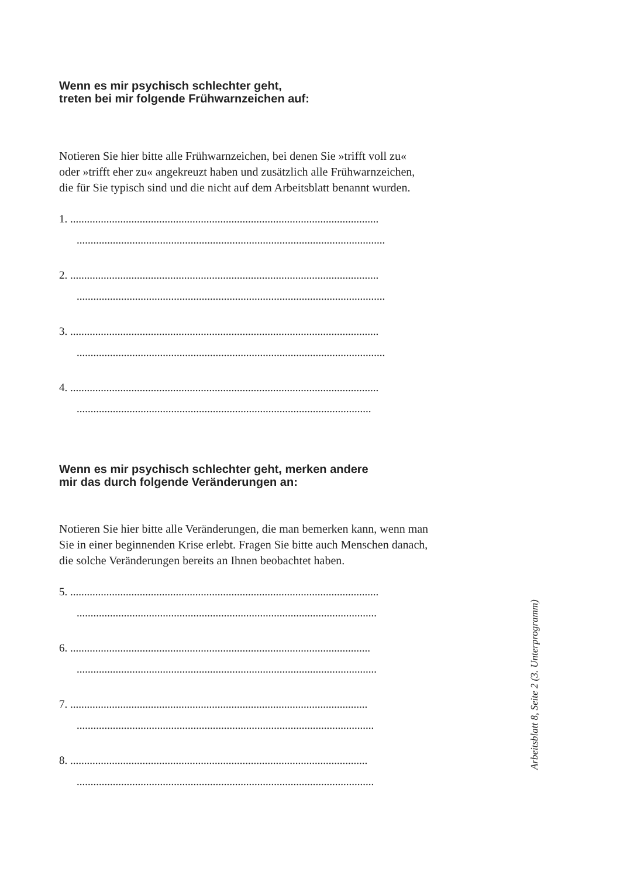Wenn es mir psychisch schlechter geht,
treten bei mir folgende Frühwarnzeichen auf:
Notieren Sie hier bitte alle Frühwarnzeichen, bei denen Sie »trifft voll zu«
oder »trifft eher zu« angekreuzt haben und zusätzlich alle Frühwarnzeichen,
die für Sie typisch sind und die nicht auf dem Arbeitsblatt benannt wurden.
1. ...............................................................................................................
...............................................................................................................
2. ...............................................................................................................
...............................................................................................................
3. ...............................................................................................................
...............................................................................................................
4. ...............................................................................................................
..........................................................................................................
Wenn es mir psychisch schlechter geht, merken andere
mir das durch folgende Veränderungen an:
Notieren Sie hier bitte alle Veränderungen, die man bemerken kann, wenn man
Sie in einer beginnenden Krise erlebt. Fragen Sie bitte auch Menschen danach,
die solche Veränderungen bereits an Ihnen beobachtet haben.
5. ...............................................................................................................
............................................................................................................
6. ............................................................................................................
............................................................................................................
7. ...........................................................................................................
...........................................................................................................
8. ...........................................................................................................
...........................................................................................................
Arbeitsblatt 8, Seite 2 (3. Unterprogramm)